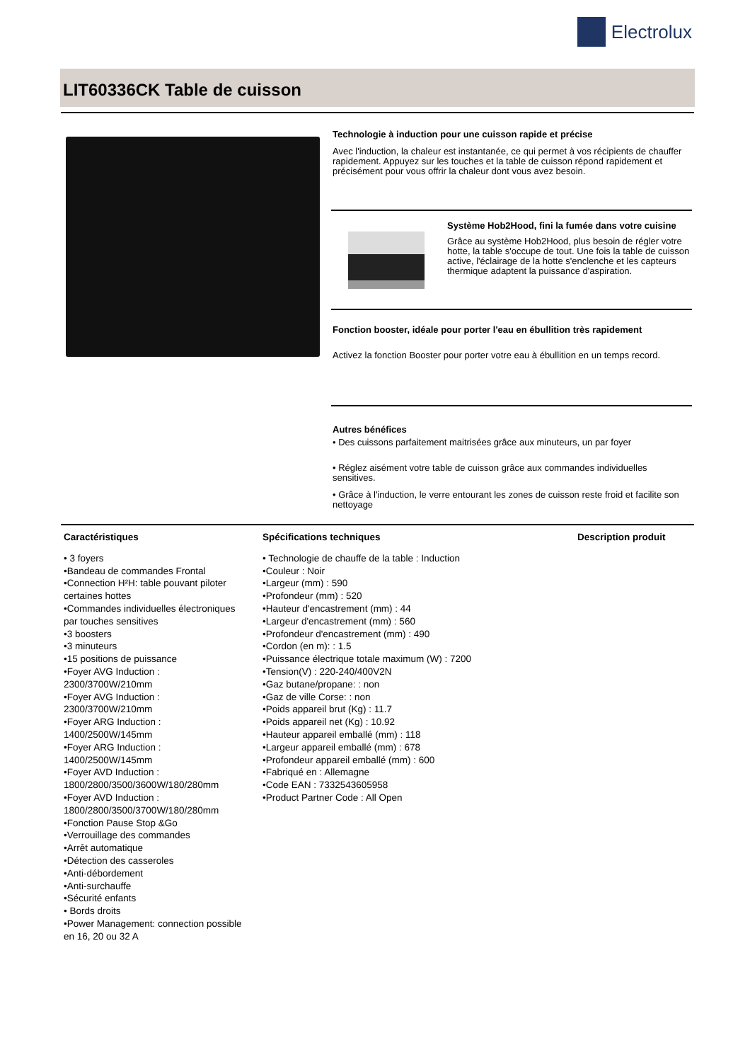Electrolux
LIT60336CK Table de cuisson
Technologie à induction pour une cuisson rapide et précise
Avec l'induction, la chaleur est instantanée, ce qui permet à vos récipients de chauffer rapidement. Appuyez sur les touches et la table de cuisson répond rapidement et précisément pour vous offrir la chaleur dont vous avez besoin.
Système Hob2Hood, fini la fumée dans votre cuisine
Grâce au système Hob2Hood, plus besoin de régler votre hotte, la table s'occupe de tout. Une fois la table de cuisson active, l'éclairage de la hotte s'enclenche et les capteurs thermique adaptent la puissance d'aspiration.
Fonction booster, idéale pour porter l'eau en ébullition très rapidement
Activez la fonction Booster pour porter votre eau à ébullition en un temps record.
Autres bénéfices
• Des cuissons parfaitement maitrisées grâce aux minuteurs, un par foyer
• Réglez aisément votre table de cuisson grâce aux commandes individuelles sensitives.
• Grâce à l'induction, le verre entourant les zones de cuisson reste froid et facilite son nettoyage
Caractéristiques
• 3 foyers
•Bandeau de commandes Frontal
•Connection H²H: table pouvant piloter certaines hottes
•Commandes individuelles électroniques par touches sensitives
•3 boosters
•3 minuteurs
•15 positions de puissance
•Foyer AVG Induction : 2300/3700W/210mm
•Foyer AVG Induction : 2300/3700W/210mm
•Foyer ARG Induction : 1400/2500W/145mm
•Foyer ARG Induction : 1400/2500W/145mm
•Foyer AVD Induction : 1800/2800/3500/3600W/180/280mm
•Foyer AVD Induction : 1800/2800/3500/3700W/180/280mm
•Fonction Pause Stop &Go
•Verrouillage des commandes
•Arrêt automatique
•Détection des casseroles
•Anti-débordement
•Anti-surchauffe
•Sécurité enfants
• Bords droits
•Power Management: connection possible en 16, 20 ou 32 A
Spécifications techniques
• Technologie de chauffe de la table : Induction
•Couleur : Noir
•Largeur (mm) : 590
•Profondeur (mm) : 520
•Hauteur d'encastrement (mm) : 44
•Largeur d'encastrement (mm) : 560
•Profondeur d'encastrement (mm) : 490
•Cordon (en m): : 1.5
•Puissance électrique totale maximum (W) : 7200
•Tension(V) : 220-240/400V2N
•Gaz butane/propane: : non
•Gaz de ville Corse: : non
•Poids appareil brut (Kg) : 11.7
•Poids appareil net (Kg) : 10.92
•Hauteur appareil emballé (mm) : 118
•Largeur appareil emballé (mm) : 678
•Profondeur appareil emballé (mm) : 600
•Fabriqué en : Allemagne
•Code EAN : 7332543605958
•Product Partner Code : All Open
Description produit